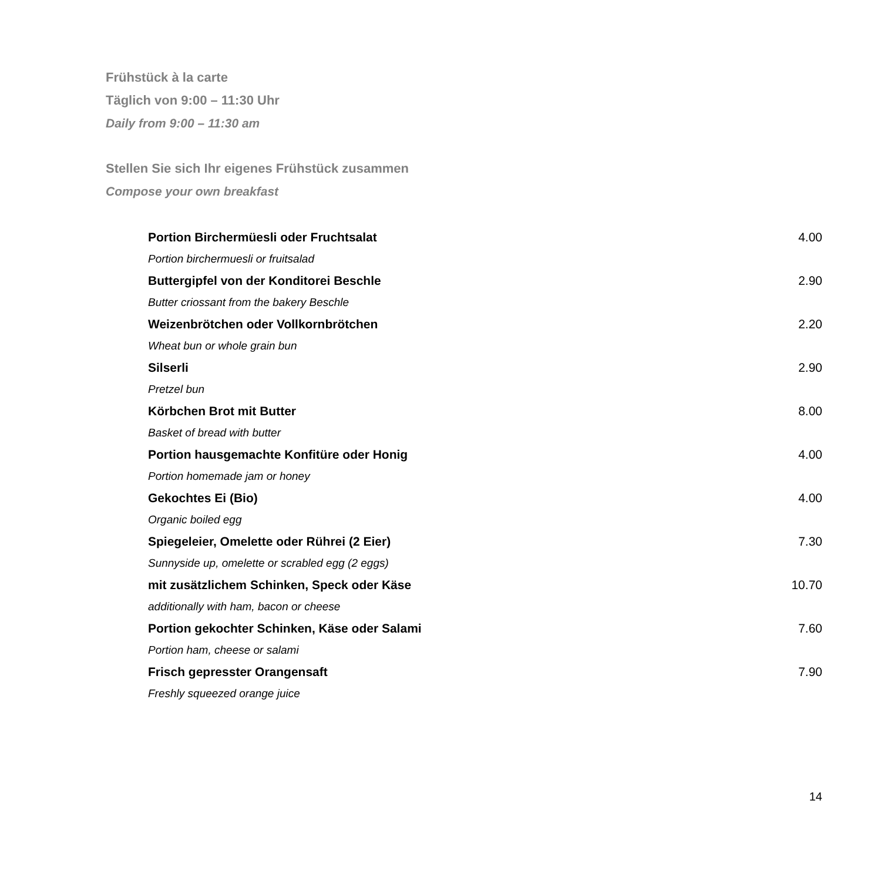Frühstück à la carte
Täglich von 9:00 – 11:30 Uhr
Daily from 9:00 – 11:30 am
Stellen Sie sich Ihr eigenes Frühstück zusammen
Compose your own breakfast
| Portion Birchermüesli oder Fruchtsalat | 4.00 |
| Portion birchermuesli or fruitsalad | |
| Buttergipfel von der Konditorei Beschle | 2.90 |
| Butter criossant from the bakery Beschle | |
| Weizenbrötchen oder Vollkornbrötchen | 2.20 |
| Wheat bun or whole grain bun | |
| Silserli | 2.90 |
| Pretzel bun | |
| Körbchen Brot mit Butter | 8.00 |
| Basket of bread with butter | |
| Portion hausgemachte Konfitüre oder Honig | 4.00 |
| Portion homemade jam or honey | |
| Gekochtes Ei (Bio) | 4.00 |
| Organic boiled egg | |
| Spiegeleier, Omelette oder Rührei (2 Eier) | 7.30 |
| Sunnyside up, omelette or scrabled egg (2 eggs) | |
| mit zusätzlichem Schinken, Speck oder Käse | 10.70 |
| additionally with ham, bacon or cheese | |
| Portion gekochter Schinken, Käse oder Salami | 7.60 |
| Portion ham, cheese or salami | |
| Frisch gepresster Orangensaft | 7.90 |
| Freshly squeezed orange juice | |
14